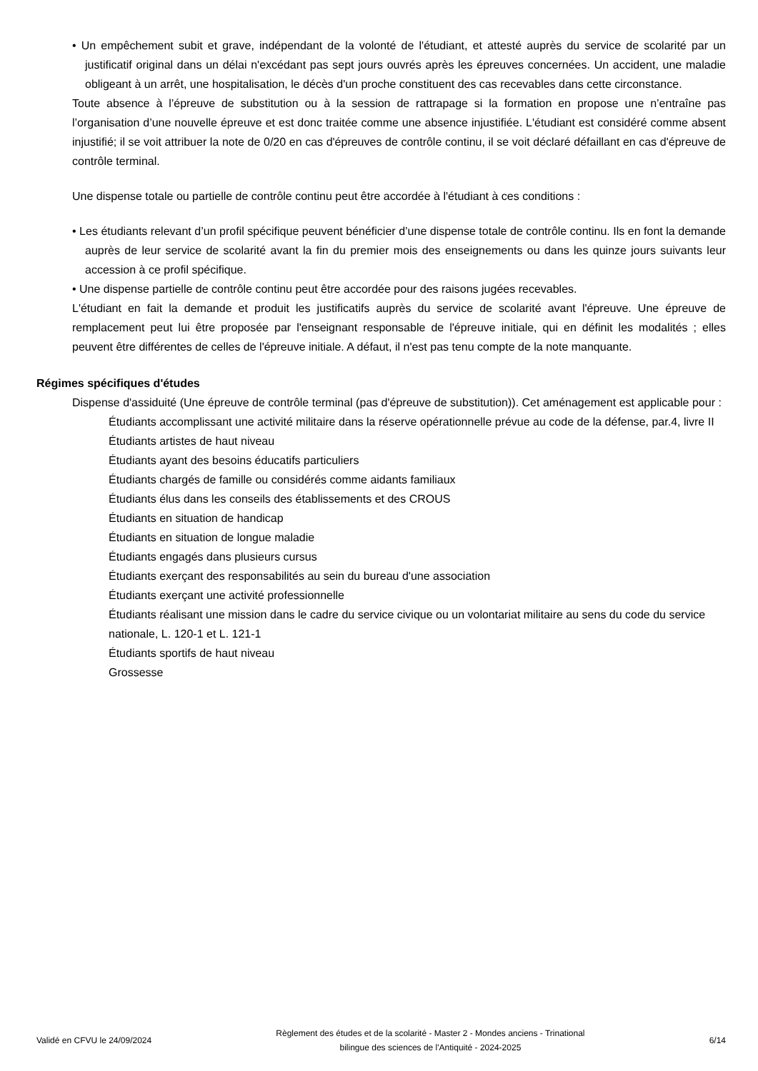• Un empêchement subit et grave, indépendant de la volonté de l'étudiant, et attesté auprès du service de scolarité par un justificatif original dans un délai n'excédant pas sept jours ouvrés après les épreuves concernées. Un accident, une maladie obligeant à un arrêt, une hospitalisation, le décès d'un proche constituent des cas recevables dans cette circonstance.
Toute absence à l’épreuve de substitution ou à la session de rattrapage si la formation en propose une n’entraîne pas l’organisation d’une nouvelle épreuve et est donc traitée comme une absence injustifiée. L'étudiant est considéré comme absent injustifié; il se voit attribuer la note de 0/20 en cas d'épreuves de contrôle continu, il se voit déclaré défaillant en cas d'épreuve de contrôle terminal.
Une dispense totale ou partielle de contrôle continu peut être accordée à l'étudiant à ces conditions :
• Les étudiants relevant d’un profil spécifique peuvent bénéficier d’une dispense totale de contrôle continu. Ils en font la demande auprès de leur service de scolarité avant la fin du premier mois des enseignements ou dans les quinze jours suivants leur accession à ce profil spécifique.
• Une dispense partielle de contrôle continu peut être accordée pour des raisons jugées recevables.
L'étudiant en fait la demande et produit les justificatifs auprès du service de scolarité avant l'épreuve. Une épreuve de remplacement peut lui être proposée par l'enseignant responsable de l'épreuve initiale, qui en définit les modalités ; elles peuvent être différentes de celles de l'épreuve initiale. A défaut, il n'est pas tenu compte de la note manquante.
Régimes spécifiques d'études
Dispense d'assiduité (Une épreuve de contrôle terminal (pas d'épreuve de substitution)). Cet aménagement est applicable pour :
Étudiants accomplissant une activité militaire dans la réserve opérationnelle prévue au code de la défense, par.4, livre II
Étudiants artistes de haut niveau
Étudiants ayant des besoins éducatifs particuliers
Étudiants chargés de famille ou considérés comme aidants familiaux
Étudiants élus dans les conseils des établissements et des CROUS
Étudiants en situation de handicap
Étudiants en situation de longue maladie
Étudiants engagés dans plusieurs cursus
Étudiants exerçant des responsabilités au sein du bureau d'une association
Étudiants exerçant une activité professionnelle
Étudiants réalisant une mission dans le cadre du service civique ou un volontariat militaire au sens du code du service nationale, L. 120-1 et L. 121-1
Étudiants sportifs de haut niveau
Grossesse
Validé en CFVU le 24/09/2024
Règlement des études et de la scolarité - Master 2 - Mondes anciens - Trinational bilingue des sciences de l'Antiquité - 2024-2025
6/14